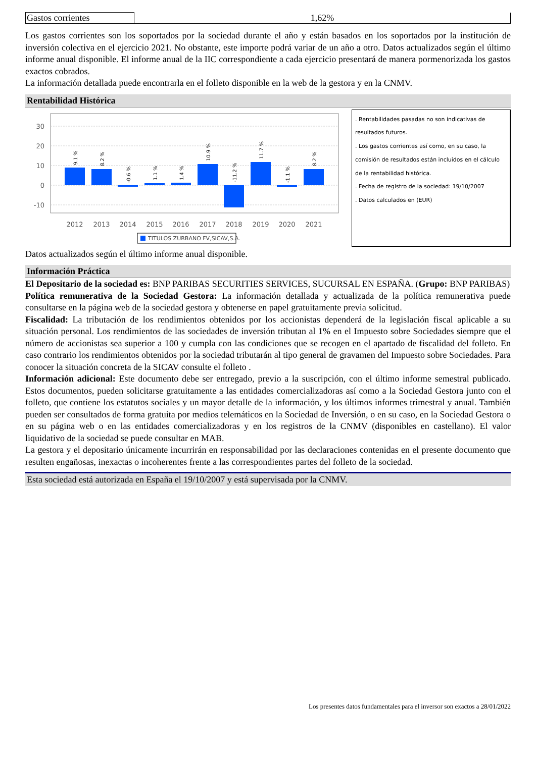| Gastos corrientes | 1,62% |
Los gastos corrientes son los soportados por la sociedad durante el año y están basados en los soportados por la institución de inversión colectiva en el ejercicio 2021. No obstante, este importe podrá variar de un año a otro. Datos actualizados según el último informe anual disponible. El informe anual de la IIC correspondiente a cada ejercicio presentará de manera pormenorizada los gastos exactos cobrados.
La información detallada puede encontrarla en el folleto disponible en la web de la gestora y en la CNMV.
Rentabilidad Histórica
30
20
10
0
-10
2012
2013
2014
2015
2016
2017
2018
2019
2020
2021
9.1 %
8.2 %
-0.6 %
1.1 %
1.4 %
10.9 %
-11.2 %
11.7 %
-1.1 %
8.2 %
TITULOS ZURBANO FV,SICAV,S.A.
. Rentabilidades pasadas no son indicativas de resultados futuros.
. Los gastos corrientes así como, en su caso, la comisión de resultados están incluidos en el cálculo de la rentabilidad histórica.
. Fecha de registro de la sociedad: 19/10/2007
. Datos calculados en (EUR)
Datos actualizados según el último informe anual disponible.
Información Práctica
El Depositario de la sociedad es: BNP PARIBAS SECURITIES SERVICES, SUCURSAL EN ESPAÑA. (Grupo: BNP PARIBAS)
Política remunerativa de la Sociedad Gestora: La información detallada y actualizada de la política remunerativa puede consultarse en la página web de la sociedad gestora y obtenerse en papel gratuitamente previa solicitud.
Fiscalidad: La tributación de los rendimientos obtenidos por los accionistas dependerá de la legislación fiscal aplicable a su situación personal. Los rendimientos de las sociedades de inversión tributan al 1% en el Impuesto sobre Sociedades siempre que el número de accionistas sea superior a 100 y cumpla con las condiciones que se recogen en el apartado de fiscalidad del folleto. En caso contrario los rendimientos obtenidos por la sociedad tributarán al tipo general de gravamen del Impuesto sobre Sociedades. Para conocer la situación concreta de la SICAV consulte el folleto .
Información adicional: Este documento debe ser entregado, previo a la suscripción, con el último informe semestral publicado. Estos documentos, pueden solicitarse gratuitamente a las entidades comercializadoras así como a la Sociedad Gestora junto con el folleto, que contiene los estatutos sociales y un mayor detalle de la información, y los últimos informes trimestral y anual. También pueden ser consultados de forma gratuita por medios telemáticos en la Sociedad de Inversión, o en su caso, en la Sociedad Gestora o en su página web o en las entidades comercializadoras y en los registros de la CNMV (disponibles en castellano). El valor liquidativo de la sociedad se puede consultar en MAB.
La gestora y el depositario únicamente incurrirán en responsabilidad por las declaraciones contenidas en el presente documento que resulten engañosas, inexactas o incoherentes frente a las correspondientes partes del folleto de la sociedad.
Esta sociedad está autorizada en España el 19/10/2007 y está supervisada por la CNMV.
Los presentes datos fundamentales para el inversor son exactos a 28/01/2022